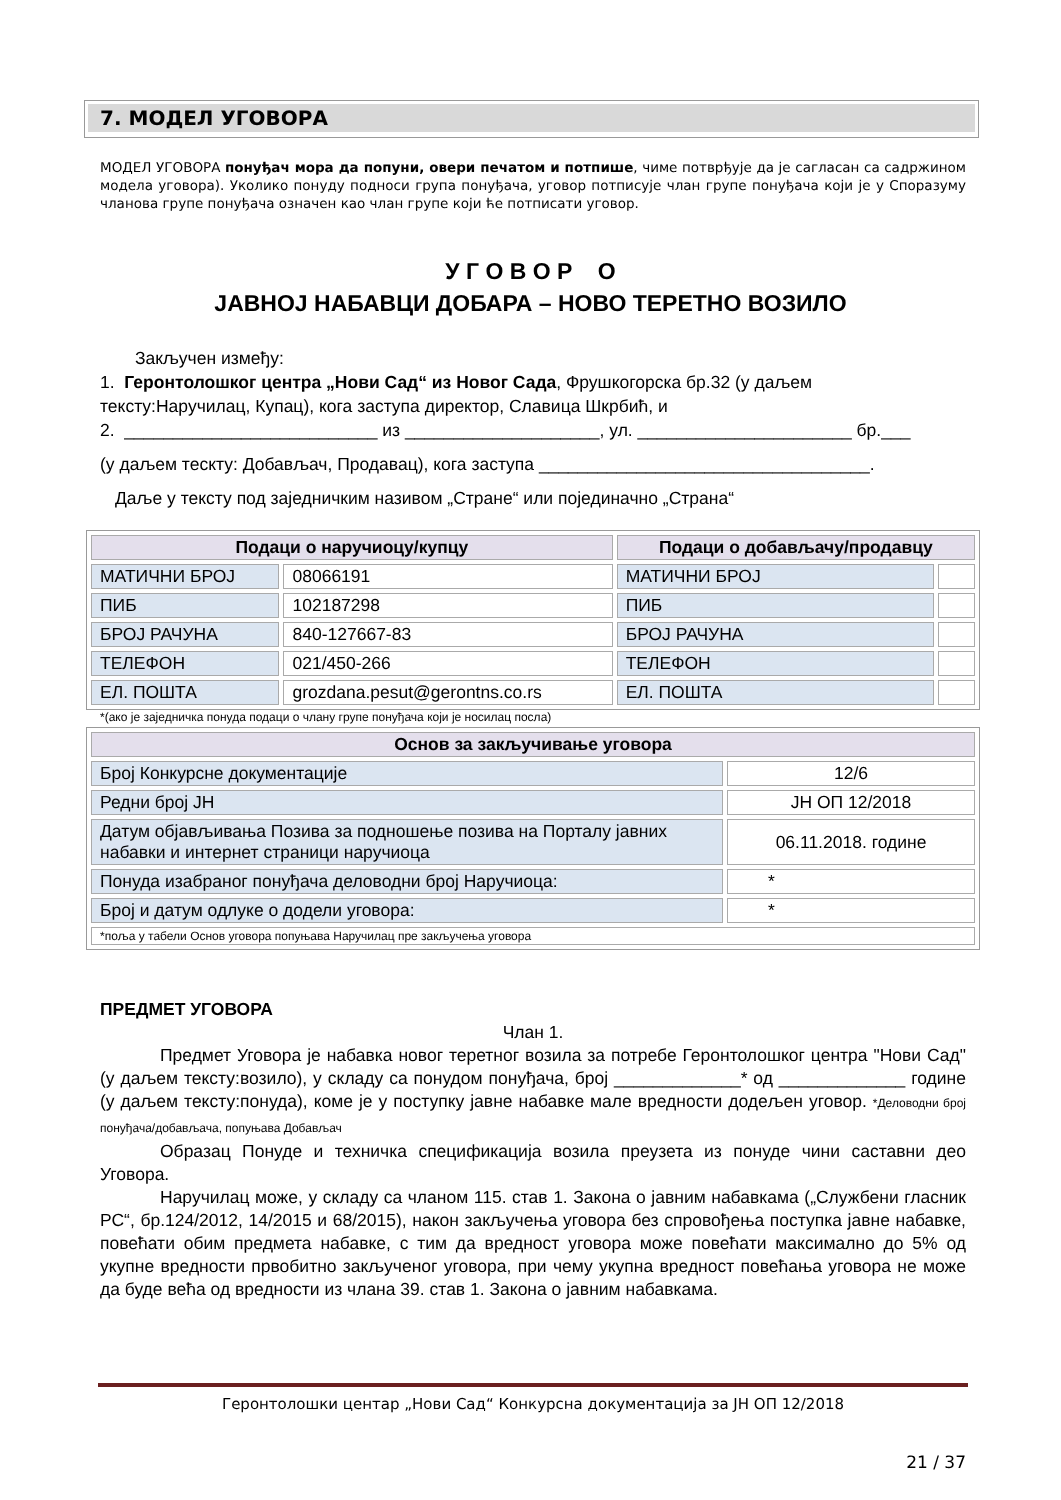7. МОДЕЛ УГОВОРА
МОДЕЛ УГОВОРА понуђач мора да попуни, овери печатом и потпише, чиме потврђује да је сагласан са садржином модела уговора). Уколико понуду подноси група понуђача, уговор потписује члан групе понуђача који је у Споразуму чланова групе понуђача означен као члан групе који ће потписати уговор.
У Г О В О Р О
ЈАВНОЈ НАБАВЦИ ДОБАРА – НОВО ТЕРЕТНО ВОЗИЛО
Закључен између:
1. Геронтолошког центра „Нови Сад“ из Новог Сада, Фрушкогорска бр.32 (у даљем тексту:Наручилац, Купац), кога заступа директор, Славица Шкрбић, и
2. __________________________ из ____________________, ул. ______________________ бр.___
(у даљем тескту: Добављач, Продавац), кога заступа __________________________________.
Даље у тексту под заједничким називом „Стране“ или појединачно „Страна“
| Подаци о наручиоцу/купцу | | Подаци о добављачу/продавцу | |
| --- | --- | --- | --- |
| МАТИЧНИ БРОЈ | 08066191 | МАТИЧНИ БРОЈ | |
| ПИБ | 102187298 | ПИБ | |
| БРОЈ РАЧУНА | 840-127667-83 | БРОЈ РАЧУНА | |
| ТЕЛЕФОН | 021/450-266 | ТЕЛЕФОН | |
| ЕЛ. ПОШТА | grozdana.pesut@gerontns.co.rs | ЕЛ. ПОШТА | |
*(ако је заједничка понуда подаци о члану групе понуђача који је носилац посла)
| Основ за закључивање уговора | |
| --- | --- |
| Број Конкурсне документације | 12/6 |
| Редни број ЈН | ЈН ОП 12/2018 |
| Датум објављивања Позива за подношење позива на Порталу јавних набавки и интернет страници наручиоца | 06.11.2018. године |
| Понуда изабраног понуђача деловодни број Наручиоца: | * |
| Број и датум одлуке о додели уговора: | * |
| *поља у табели Основ уговора попуњава Наручилац пре закључења уговора | |
ПРЕДМЕТ УГОВОРА
Члан 1.
Предмет Уговора је набавка новог теретног возила за потребе Геронтолошког центра "Нови Сад" (у даљем тексту:возило), у складу са понудом понуђача, број _____________* од _____________ године (у даљем тексту:понуда), коме је у поступку јавне набавке мале вредности додељен уговор. *Деловодни број понуђача/добављача, попуњава Добављач
Образац Понуде и техничка спецификација возила преузета из понуде чини саставни део Уговора.
Наручилац може, у складу са чланом 115. став 1. Закона о јавним набавкама („Службени гласник РС“, бр.124/2012, 14/2015 и 68/2015), након закључења уговора без спровођења поступка јавне набавке, повећати обим предмета набавке, с тим да вредност уговора може повећати максимално до 5% од укупне вредности првобитно закљученог уговора, при чему укупна вредност повећања уговора не може да буде већа од вредности из члана 39. став 1. Закона о јавним набавкама.
Геронтолошки центар „Нови Сад“ Конкурсна документација за ЈН ОП 12/2018
21 / 37